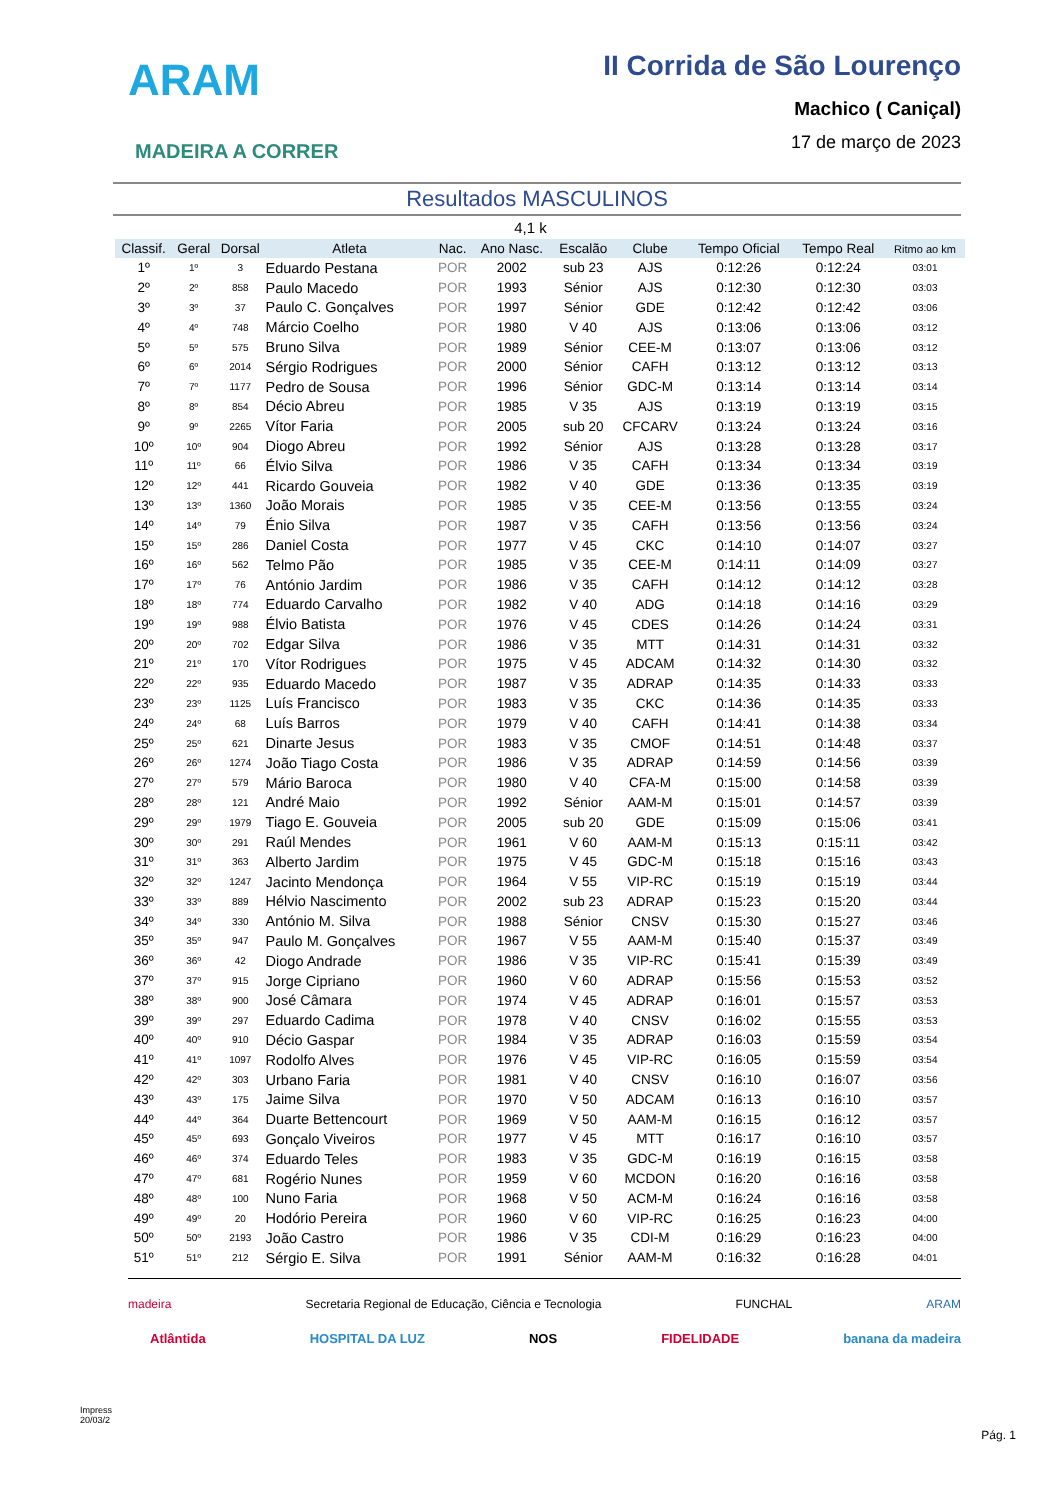ARAM
MADEIRA A CORRER
II Corrida de São Lourenço
Machico ( Caniçal)
17 de março de 2023
Resultados MASCULINOS
4,1 k
| Classif. | Geral | Dorsal | Atleta | Nac. | Ano Nasc. | Escalão | Clube | Tempo Oficial | Tempo Real | Ritmo ao km |
| --- | --- | --- | --- | --- | --- | --- | --- | --- | --- | --- |
| 1º | 1º | 3 | Eduardo Pestana | POR | 2002 | sub 23 | AJS | 0:12:26 | 0:12:24 | 03:01 |
| 2º | 2º | 858 | Paulo Macedo | POR | 1993 | Sénior | AJS | 0:12:30 | 0:12:30 | 03:03 |
| 3º | 3º | 37 | Paulo C. Gonçalves | POR | 1997 | Sénior | GDE | 0:12:42 | 0:12:42 | 03:06 |
| 4º | 4º | 748 | Márcio Coelho | POR | 1980 | V 40 | AJS | 0:13:06 | 0:13:06 | 03:12 |
| 5º | 5º | 575 | Bruno Silva | POR | 1989 | Sénior | CEE-M | 0:13:07 | 0:13:06 | 03:12 |
| 6º | 6º | 2014 | Sérgio Rodrigues | POR | 2000 | Sénior | CAFH | 0:13:12 | 0:13:12 | 03:13 |
| 7º | 7º | 1177 | Pedro de Sousa | POR | 1996 | Sénior | GDC-M | 0:13:14 | 0:13:14 | 03:14 |
| 8º | 8º | 854 | Décio Abreu | POR | 1985 | V 35 | AJS | 0:13:19 | 0:13:19 | 03:15 |
| 9º | 9º | 2265 | Vítor Faria | POR | 2005 | sub 20 | CFCARV | 0:13:24 | 0:13:24 | 03:16 |
| 10º | 10º | 904 | Diogo Abreu | POR | 1992 | Sénior | AJS | 0:13:28 | 0:13:28 | 03:17 |
| 11º | 11º | 66 | Élvio Silva | POR | 1986 | V 35 | CAFH | 0:13:34 | 0:13:34 | 03:19 |
| 12º | 12º | 441 | Ricardo Gouveia | POR | 1982 | V 40 | GDE | 0:13:36 | 0:13:35 | 03:19 |
| 13º | 13º | 1360 | João Morais | POR | 1985 | V 35 | CEE-M | 0:13:56 | 0:13:55 | 03:24 |
| 14º | 14º | 79 | Énio Silva | POR | 1987 | V 35 | CAFH | 0:13:56 | 0:13:56 | 03:24 |
| 15º | 15º | 286 | Daniel Costa | POR | 1977 | V 45 | CKC | 0:14:10 | 0:14:07 | 03:27 |
| 16º | 16º | 562 | Telmo Pão | POR | 1985 | V 35 | CEE-M | 0:14:11 | 0:14:09 | 03:27 |
| 17º | 17º | 76 | António Jardim | POR | 1986 | V 35 | CAFH | 0:14:12 | 0:14:12 | 03:28 |
| 18º | 18º | 774 | Eduardo Carvalho | POR | 1982 | V 40 | ADG | 0:14:18 | 0:14:16 | 03:29 |
| 19º | 19º | 988 | Élvio Batista | POR | 1976 | V 45 | CDES | 0:14:26 | 0:14:24 | 03:31 |
| 20º | 20º | 702 | Edgar Silva | POR | 1986 | V 35 | MTT | 0:14:31 | 0:14:31 | 03:32 |
| 21º | 21º | 170 | Vítor Rodrigues | POR | 1975 | V 45 | ADCAM | 0:14:32 | 0:14:30 | 03:32 |
| 22º | 22º | 935 | Eduardo Macedo | POR | 1987 | V 35 | ADRAP | 0:14:35 | 0:14:33 | 03:33 |
| 23º | 23º | 1125 | Luís Francisco | POR | 1983 | V 35 | CKC | 0:14:36 | 0:14:35 | 03:33 |
| 24º | 24º | 68 | Luís Barros | POR | 1979 | V 40 | CAFH | 0:14:41 | 0:14:38 | 03:34 |
| 25º | 25º | 621 | Dinarte Jesus | POR | 1983 | V 35 | CMOF | 0:14:51 | 0:14:48 | 03:37 |
| 26º | 26º | 1274 | João Tiago Costa | POR | 1986 | V 35 | ADRAP | 0:14:59 | 0:14:56 | 03:39 |
| 27º | 27º | 579 | Mário Baroca | POR | 1980 | V 40 | CFA-M | 0:15:00 | 0:14:58 | 03:39 |
| 28º | 28º | 121 | André Maio | POR | 1992 | Sénior | AAM-M | 0:15:01 | 0:14:57 | 03:39 |
| 29º | 29º | 1979 | Tiago E. Gouveia | POR | 2005 | sub 20 | GDE | 0:15:09 | 0:15:06 | 03:41 |
| 30º | 30º | 291 | Raúl Mendes | POR | 1961 | V 60 | AAM-M | 0:15:13 | 0:15:11 | 03:42 |
| 31º | 31º | 363 | Alberto Jardim | POR | 1975 | V 45 | GDC-M | 0:15:18 | 0:15:16 | 03:43 |
| 32º | 32º | 1247 | Jacinto Mendonça | POR | 1964 | V 55 | VIP-RC | 0:15:19 | 0:15:19 | 03:44 |
| 33º | 33º | 889 | Hélvio Nascimento | POR | 2002 | sub 23 | ADRAP | 0:15:23 | 0:15:20 | 03:44 |
| 34º | 34º | 330 | António M. Silva | POR | 1988 | Sénior | CNSV | 0:15:30 | 0:15:27 | 03:46 |
| 35º | 35º | 947 | Paulo M. Gonçalves | POR | 1967 | V 55 | AAM-M | 0:15:40 | 0:15:37 | 03:49 |
| 36º | 36º | 42 | Diogo Andrade | POR | 1986 | V 35 | VIP-RC | 0:15:41 | 0:15:39 | 03:49 |
| 37º | 37º | 915 | Jorge Cipriano | POR | 1960 | V 60 | ADRAP | 0:15:56 | 0:15:53 | 03:52 |
| 38º | 38º | 900 | José Câmara | POR | 1974 | V 45 | ADRAP | 0:16:01 | 0:15:57 | 03:53 |
| 39º | 39º | 297 | Eduardo Cadima | POR | 1978 | V 40 | CNSV | 0:16:02 | 0:15:55 | 03:53 |
| 40º | 40º | 910 | Décio Gaspar | POR | 1984 | V 35 | ADRAP | 0:16:03 | 0:15:59 | 03:54 |
| 41º | 41º | 1097 | Rodolfo Alves | POR | 1976 | V 45 | VIP-RC | 0:16:05 | 0:15:59 | 03:54 |
| 42º | 42º | 303 | Urbano Faria | POR | 1981 | V 40 | CNSV | 0:16:10 | 0:16:07 | 03:56 |
| 43º | 43º | 175 | Jaime Silva | POR | 1970 | V 50 | ADCAM | 0:16:13 | 0:16:10 | 03:57 |
| 44º | 44º | 364 | Duarte Bettencourt | POR | 1969 | V 50 | AAM-M | 0:16:15 | 0:16:12 | 03:57 |
| 45º | 45º | 693 | Gonçalo Viveiros | POR | 1977 | V 45 | MTT | 0:16:17 | 0:16:10 | 03:57 |
| 46º | 46º | 374 | Eduardo Teles | POR | 1983 | V 35 | GDC-M | 0:16:19 | 0:16:15 | 03:58 |
| 47º | 47º | 681 | Rogério Nunes | POR | 1959 | V 60 | MCDON | 0:16:20 | 0:16:16 | 03:58 |
| 48º | 48º | 100 | Nuno Faria | POR | 1968 | V 50 | ACM-M | 0:16:24 | 0:16:16 | 03:58 |
| 49º | 49º | 20 | Hodório Pereira | POR | 1960 | V 60 | VIP-RC | 0:16:25 | 0:16:23 | 04:00 |
| 50º | 50º | 2193 | João Castro | POR | 1986 | V 35 | CDI-M | 0:16:29 | 0:16:23 | 04:00 |
| 51º | 51º | 212 | Sérgio E. Silva | POR | 1991 | Sénior | AAM-M | 0:16:32 | 0:16:28 | 04:01 |
madeira Secretaria Regional de Educação, Ciência e Tecnologia FUNCHAL ARAM
Atlântida HOSPITAL DA LUZ NOS FIDELIDADE banana da madeira
Impress
20/03/2
Pág. 1